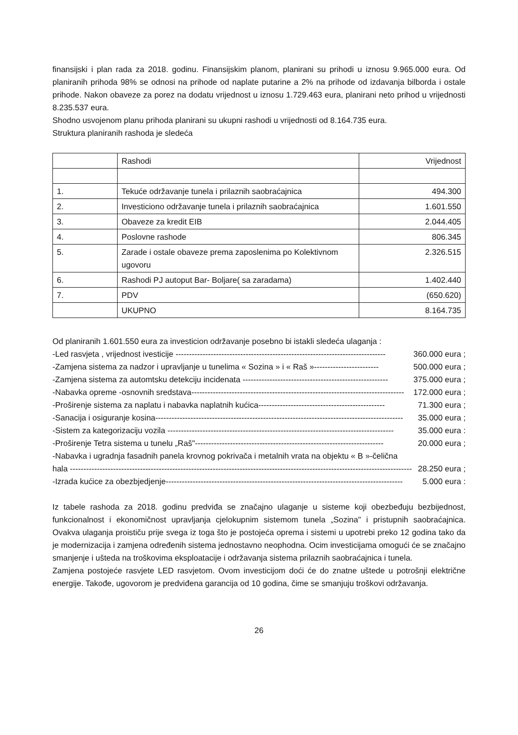finansijski i plan rada za 2018. godinu. Finansijskim planom, planirani su prihodi u iznosu 9.965.000 eura. Od planiranih prihoda 98% se odnosi na prihode od naplate putarine a 2% na prihode od izdavanja bilborda i ostale prihode. Nakon obaveze za porez na dodatu vrijednost u iznosu 1.729.463 eura, planirani neto prihod u vrijednosti 8.235.537 eura.
Shodno usvojenom planu prihoda planirani su ukupni rashodi u vrijednosti od 8.164.735 eura.
Struktura planiranih rashoda je sledeća
| | Rashodi | Vrijednost |
| --- | --- | --- |
| 1. | Tekuće održavanje tunela i prilaznih saobraćajnica | 494.300 |
| 2. | Investiciono održavanje tunela i prilaznih saobraćajnica | 1.601.550 |
| 3. | Obaveze za kredit EIB | 2.044.405 |
| 4. | Poslovne rashode | 806.345 |
| 5. | Zarade i ostale obaveze prema zaposlenima po Kolektivnom ugovoru | 2.326.515 |
| 6. | Rashodi PJ autoput Bar- Boljare( sa zaradama) | 1.402.440 |
| 7. | PDV | (650.620) |
| | UKUPNO | 8.164.735 |
Od planiranih 1.601.550 eura za investicion održavanje posebno bi istakli sledeća ulaganja :
-Led rasvjeta , vrijednost ivesticije ------------------------------------------------------------------------------ 360.000 eura ;
-Zamjena sistema za nadzor i upravljanje u tunelima « Sozina » i « Raš »------------------------ 500.000 eura ;
-Zamjena sistema za automtsku detekciju incidenata ------------------------------------------------------ 375.000 eura ;
-Nabavka opreme -osnovnih sredstava------------------------------------------------------------------------------- 172.000 eura ;
-Proširenje sistema za naplatu i nabavka naplatnih kućica----------------------------------------------- 71.300 eura ;
-Sanacija i osiguranje kosina-------------------------------------------------------------------------------------------- 35.000 eura ;
-Sistem za kategorizaciju vozila ------------------------------------------------------------------------------------ 35.000 eura :
-Proširenje Tetra sistema u tunelu „Raš"---------------------------------------------------------------------- 20.000 eura ;
-Nabavka i ugradnja fasadnih panela krovnog pokrivača i metalnih vrata na objektu « B »-čelična
hala ------------------------------------------------------------------------------------------------------------------------------- 28.250 eura ;
-Izrada kućice za obezbjedjenje---------------------------------------------------------------------------------------- 5.000 eura :
Iz tabele rashoda za 2018. godinu predviđa se značajno ulaganje u sisteme koji obezbeđuju bezbijednost, funkcionalnost i ekonomičnost upravljanja cjelokupnim sistemom tunela „Sozina" i pristupnih saobraćajnica. Ovakva ulaganja proističu prije svega iz toga što je postojeća oprema i sistemi u upotrebi preko 12 godina tako da je modernizacija i zamjena određenih sistema jednostavno neophodna. Ocim investicijama omogući će se značajno smanjenje i ušteda na troškovima eksploatacije i održavanja sistema prilaznih saobraćajnica i tunela.
Zamjena postojeće rasvjete LED rasvjetom. Ovom investicijom doći će do znatne uštede u potrošnji električne energije. Takođe, ugovorom je predviđena garancija od 10 godina, čime se smanjuju troškovi održavanja.
26